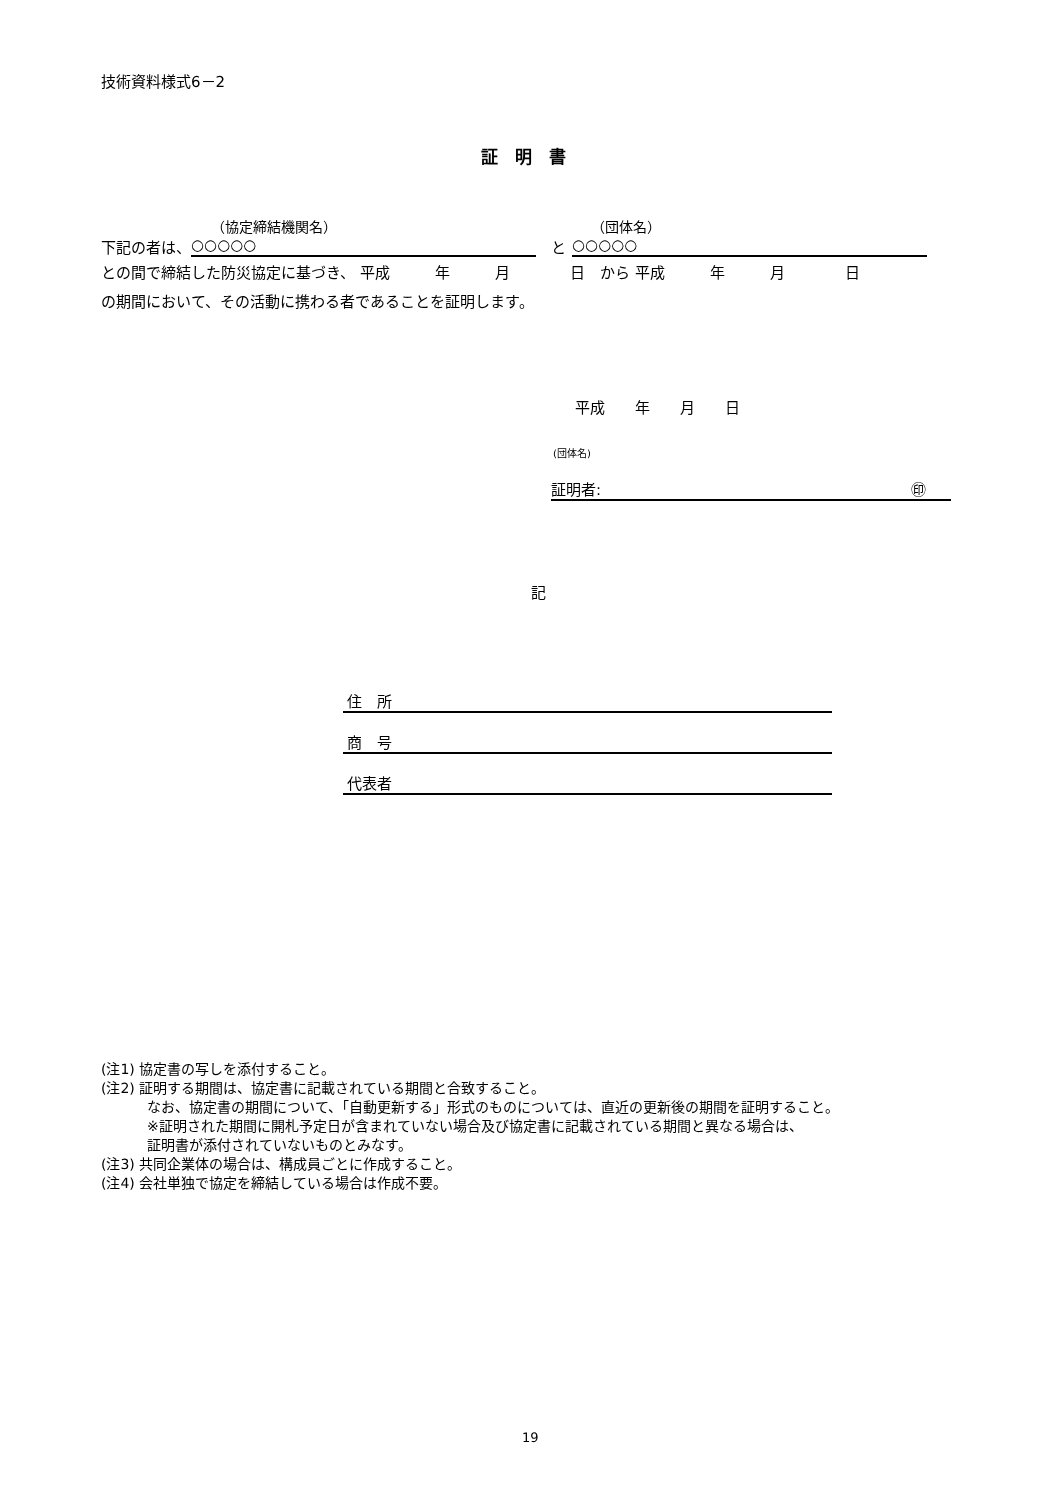技術資料様式6－2
証　明　書
（協定締結機関名） （団体名）
下記の者は、 ○○○○○ と ○○○○○
との間で締結した防災協定に基づき、 平成　　　年　　　月　　　　日　から 平成　　　年　　　月　　　　日
の期間において、その活動に携わる者であることを証明します。
平成　　年　　月　　日
(団体名)
証明者: ㊞
記
住　所
商　号
代表者
(注1) 協定書の写しを添付すること。
(注2) 証明する期間は、協定書に記載されている期間と合致すること。
なお、協定書の期間について、「自動更新する」形式のものについては、直近の更新後の期間を証明すること。
※証明された期間に開札予定日が含まれていない場合及び協定書に記載されている期間と異なる場合は、
証明書が添付されていないものとみなす。
(注3) 共同企業体の場合は、構成員ごとに作成すること。
(注4) 会社単独で協定を締結している場合は作成不要。
19